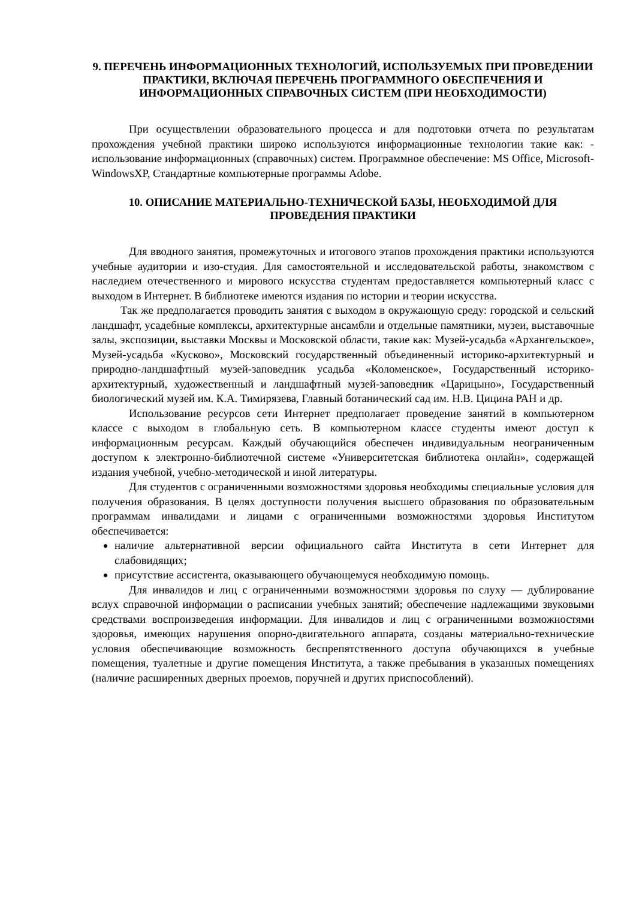9. ПЕРЕЧЕНЬ ИНФОРМАЦИОННЫХ ТЕХНОЛОГИЙ, ИСПОЛЬЗУЕМЫХ ПРИ ПРОВЕДЕНИИ ПРАКТИКИ, ВКЛЮЧАЯ ПЕРЕЧЕНЬ ПРОГРАММНОГО ОБЕСПЕЧЕНИЯ И ИНФОРМАЦИОННЫХ СПРАВОЧНЫХ СИСТЕМ (ПРИ НЕОБХОДИМОСТИ)
При осуществлении образовательного процесса и для подготовки отчета по результатам прохождения учебной практики широко используются информационные технологии такие как: - использование информационных (справочных) систем. Программное обеспечение: MS Office, Microsoft-WindowsXP, Стандартные компьютерные программы Adobe.
10. ОПИСАНИЕ МАТЕРИАЛЬНО-ТЕХНИЧЕСКОЙ БАЗЫ, НЕОБХОДИМОЙ ДЛЯ ПРОВЕДЕНИЯ ПРАКТИКИ
Для вводного занятия, промежуточных и итогового этапов прохождения практики используются учебные аудитории и изо-студия. Для самостоятельной и исследовательской работы, знакомством с наследием отечественного и мирового искусства студентам предоставляется компьютерный класс с выходом в Интернет. В библиотеке имеются издания по истории и теории искусства.
Так же предполагается проводить занятия с выходом в окружающую среду: городской и сельский ландшафт, усадебные комплексы, архитектурные ансамбли и отдельные памятники, музеи, выставочные залы, экспозиции, выставки Москвы и Московской области, такие как: Музей-усадьба «Архангельское», Музей-усадьба «Кусково», Московский государственный объединенный историко-архитектурный и природно-ландшафтный музей-заповедник усадьба «Коломенское», Государственный историко-архитектурный, художественный и ландшафтный музей-заповедник «Царицыно», Государственный биологический музей им. К.А. Тимирязева, Главный ботанический сад им. Н.В. Цицина РАН и др.
Использование ресурсов сети Интернет предполагает проведение занятий в компьютерном классе с выходом в глобальную сеть. В компьютерном классе студенты имеют доступ к информационным ресурсам. Каждый обучающийся обеспечен индивидуальным неограниченным доступом к электронно-библиотечной системе «Университетская библиотека онлайн», содержащей издания учебной, учебно-методической и иной литературы.
Для студентов с ограниченными возможностями здоровья необходимы специальные условия для получения образования. В целях доступности получения высшего образования по образовательным программам инвалидами и лицами с ограниченными возможностями здоровья Институтом обеспечивается:
наличие альтернативной версии официального сайта Института в сети Интернет для слабовидящих;
присутствие ассистента, оказывающего обучающемуся необходимую помощь.
Для инвалидов и лиц с ограниченными возможностями здоровья по слуху — дублирование вслух справочной информации о расписании учебных занятий; обеспечение надлежащими звуковыми средствами воспроизведения информации. Для инвалидов и лиц с ограниченными возможностями здоровья, имеющих нарушения опорно-двигательного аппарата, созданы материально-технические условия обеспечивающие возможность беспрепятственного доступа обучающихся в учебные помещения, туалетные и другие помещения Института, а также пребывания в указанных помещениях (наличие расширенных дверных проемов, поручней и других приспособлений).